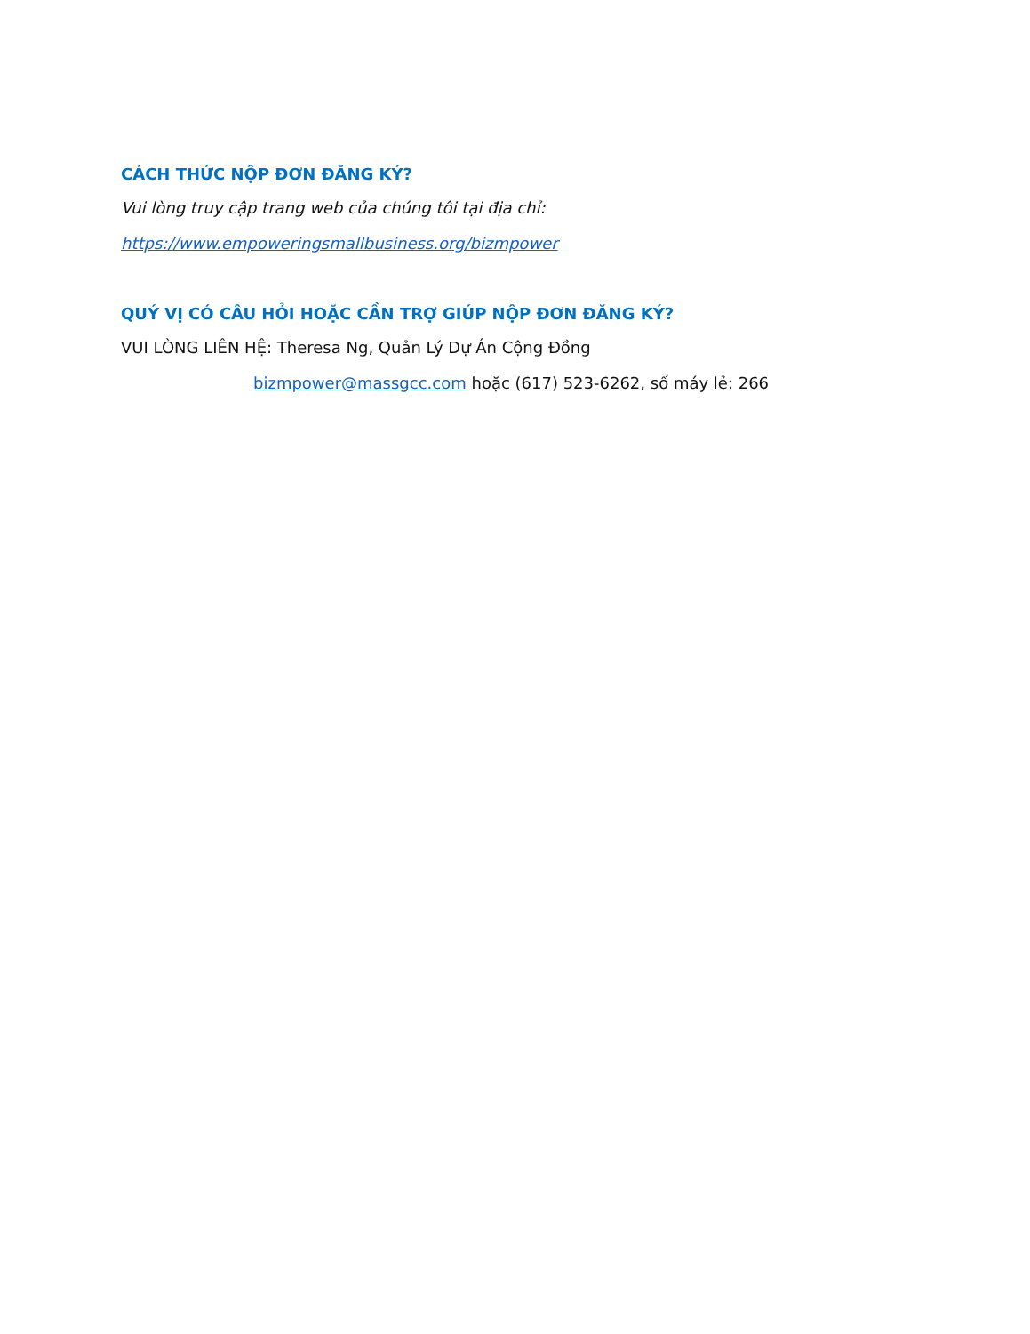CÁCH THỨC NỘP ĐƠN ĐĂNG KÝ?
Vui lòng truy cập trang web của chúng tôi tại địa chỉ:
https://www.empoweringsmallbusiness.org/bizmpower
QUÝ VỊ CÓ CÂU HỎI HOẶC CẦN TRỢ GIÚP NỘP ĐƠN ĐĂNG KÝ?
VUI LÒNG LIÊN HỆ: Theresa Ng, Quản Lý Dự Án Cộng Đồng
bizmpower@massgcc.com hoặc (617) 523-6262, số máy lẻ: 266